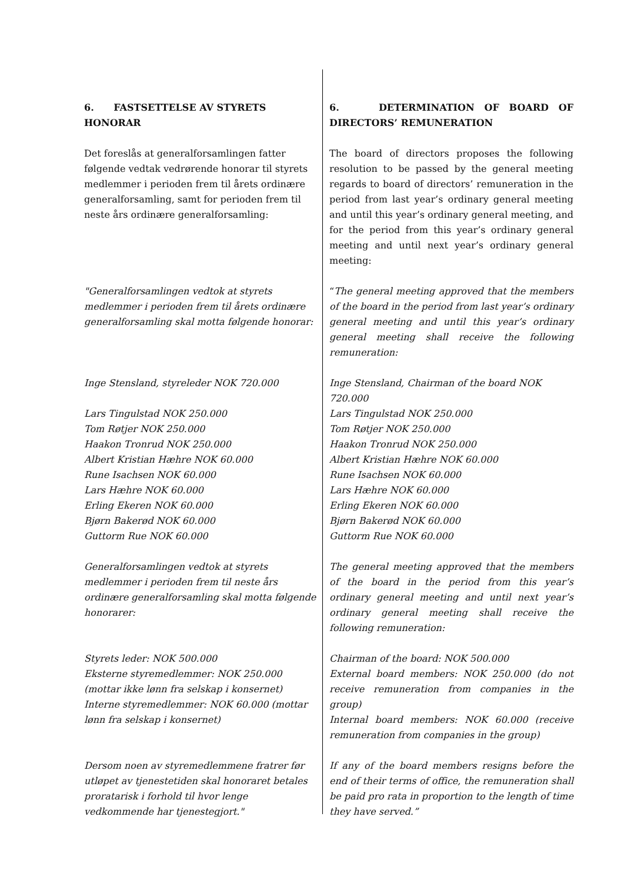| 6. FASTSETTELSE AV STYRETS HONORAR | 6. DETERMINATION OF BOARD OF DIRECTORS’ REMUNERATION |
| Det foreslås at generalforsamlingen fatter følgende vedtak vedrørende honorar til styrets medlemmer i perioden frem til årets ordinære generalforsamling, samt for perioden frem til neste års ordinære generalforsamling: | The board of directors proposes the following resolution to be passed by the general meeting regards to board of directors’ remuneration in the period from last year’s ordinary general meeting and until this year’s ordinary general meeting, and for the period from this year’s ordinary general meeting and until next year’s ordinary general meeting: |
| "Generalforsamlingen vedtok at styrets medlemmer i perioden frem til årets ordinære generalforsamling skal motta følgende honorar: | “ The general meeting approved that the members of the board in the period from last year’s ordinary general meeting and until this year’s ordinary general meeting shall receive the following remuneration: |
| Inge Stensland, styreleder NOK 720.000 Lars Tingulstad NOK 250.000 Tom Røtjer NOK 250.000 Haakon Tronrud NOK 250.000 Albert Kristian Hæhre NOK 60.000 Rune Isachsen NOK 60.000 Lars Hæhre NOK 60.000 Erling Ekeren NOK 60.000 Bjørn Bakerød NOK 60.000 Guttorm Rue NOK 60.000 | Inge Stensland, Chairman of the board NOK 720.000 Lars Tingulstad NOK 250.000 Tom Røtjer NOK 250.000 Haakon Tronrud NOK 250.000 Albert Kristian Hæhre NOK 60.000 Rune Isachsen NOK 60.000 Lars Hæhre NOK 60.000 Erling Ekeren NOK 60.000 Bjørn Bakerød NOK 60.000 Guttorm Rue NOK 60.000 |
| Generalforsamlingen vedtok at styrets medlemmer i perioden frem til neste års ordinære generalforsamling skal motta følgende honorarer: | The general meeting approved that the members of the board in the period from this year’s ordinary general meeting and until next year’s ordinary general meeting shall receive the following remuneration: |
| Styrets leder: NOK 500.000 Eksterne styremedlemmer: NOK 250.000 (mottar ikke lønn fra selskap i konsernet) Interne styremedlemmer: NOK 60.000 (mottar lønn fra selskap i konsernet) | Chairman of the board: NOK 500.000 External board members: NOK 250.000 (do not receive remuneration from companies in the group) Internal board members: NOK 60.000 (receive remuneration from companies in the group) |
| Dersom noen av styremedlemmene fratrer før utløpet av tjenestetiden skal honoraret betales proratarisk i forhold til hvor lenge vedkommende har tjenestegjort." | If any of the board members resigns before the end of their terms of office, the remuneration shall be paid pro rata in proportion to the length of time they have served.” |